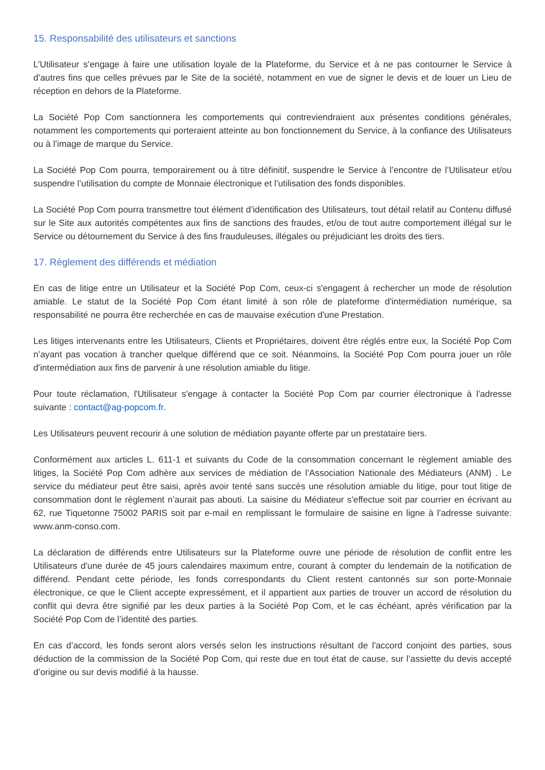15. Responsabilité des utilisateurs et sanctions
L’Utilisateur s’engage à faire une utilisation loyale de la Plateforme, du Service et à ne pas contourner le Service à d’autres fins que celles prévues par le Site de la société, notamment en vue de signer le devis et de louer un Lieu de réception en dehors de la Plateforme.
La Société Pop Com sanctionnera les comportements qui contreviendraient aux présentes conditions générales, notamment les comportements qui porteraient atteinte au bon fonctionnement du Service, à la confiance des Utilisateurs ou à l’image de marque du Service.
La Société Pop Com pourra, temporairement ou à titre définitif, suspendre le Service à l’encontre de l’Utilisateur et/ou suspendre l’utilisation du compte de Monnaie électronique et l’utilisation des fonds disponibles.
La Société Pop Com pourra transmettre tout élément d’identification des Utilisateurs, tout détail relatif au Contenu diffusé sur le Site aux autorités compétentes aux fins de sanctions des fraudes, et/ou de tout autre comportement illégal sur le Service ou détournement du Service à des fins frauduleuses, illégales ou préjudiciant les droits des tiers.
17. Règlement des différends et médiation
En cas de litige entre un Utilisateur et la Société Pop Com, ceux-ci s'engagent à rechercher un mode de résolution amiable. Le statut de la Société Pop Com étant limité à son rôle de plateforme d'intermédiation numérique, sa responsabilité ne pourra être recherchée en cas de mauvaise exécution d'une Prestation.
Les litiges intervenants entre les Utilisateurs, Clients et Propriétaires, doivent être réglés entre eux, la Société Pop Com n’ayant pas vocation à trancher quelque différend que ce soit. Néanmoins, la Société Pop Com pourra jouer un rôle d'intermédiation aux fins de parvenir à une résolution amiable du litige.
Pour toute réclamation, l'Utilisateur s'engage à contacter la Société Pop Com par courrier électronique à l'adresse suivante : contact@ag-popcom.fr.
Les Utilisateurs peuvent recourir à une solution de médiation payante offerte par un prestataire tiers.
Conformément aux articles L. 611-1 et suivants du Code de la consommation concernant le règlement amiable des litiges, la Société Pop Com adhère aux services de médiation de l’Association Nationale des Médiateurs (ANM) . Le service du médiateur peut être saisi, après avoir tenté sans succès une résolution amiable du litige, pour tout litige de consommation dont le règlement n’aurait pas abouti. La saisine du Médiateur s'effectue soit par courrier en écrivant au 62, rue Tiquetonne 75002 PARIS soit par e-mail en remplissant le formulaire de saisine en ligne à l’adresse suivante: www.anm-conso.com.
La déclaration de différends entre Utilisateurs sur la Plateforme ouvre une période de résolution de conflit entre les Utilisateurs d'une durée de 45 jours calendaires maximum entre, courant à compter du lendemain de la notification de différend. Pendant cette période, les fonds correspondants du Client restent cantonnés sur son porte-Monnaie électronique, ce que le Client accepte expressément, et il appartient aux parties de trouver un accord de résolution du conflit qui devra être signifié par les deux parties à la Société Pop Com, et le cas échéant, après vérification par la Société Pop Com de l’identité des parties.
En cas d’accord, les fonds seront alors versés selon les instructions résultant de l'accord conjoint des parties, sous déduction de la commission de la Société Pop Com, qui reste due en tout état de cause, sur l’assiette du devis accepté d’origine ou sur devis modifié à la hausse.